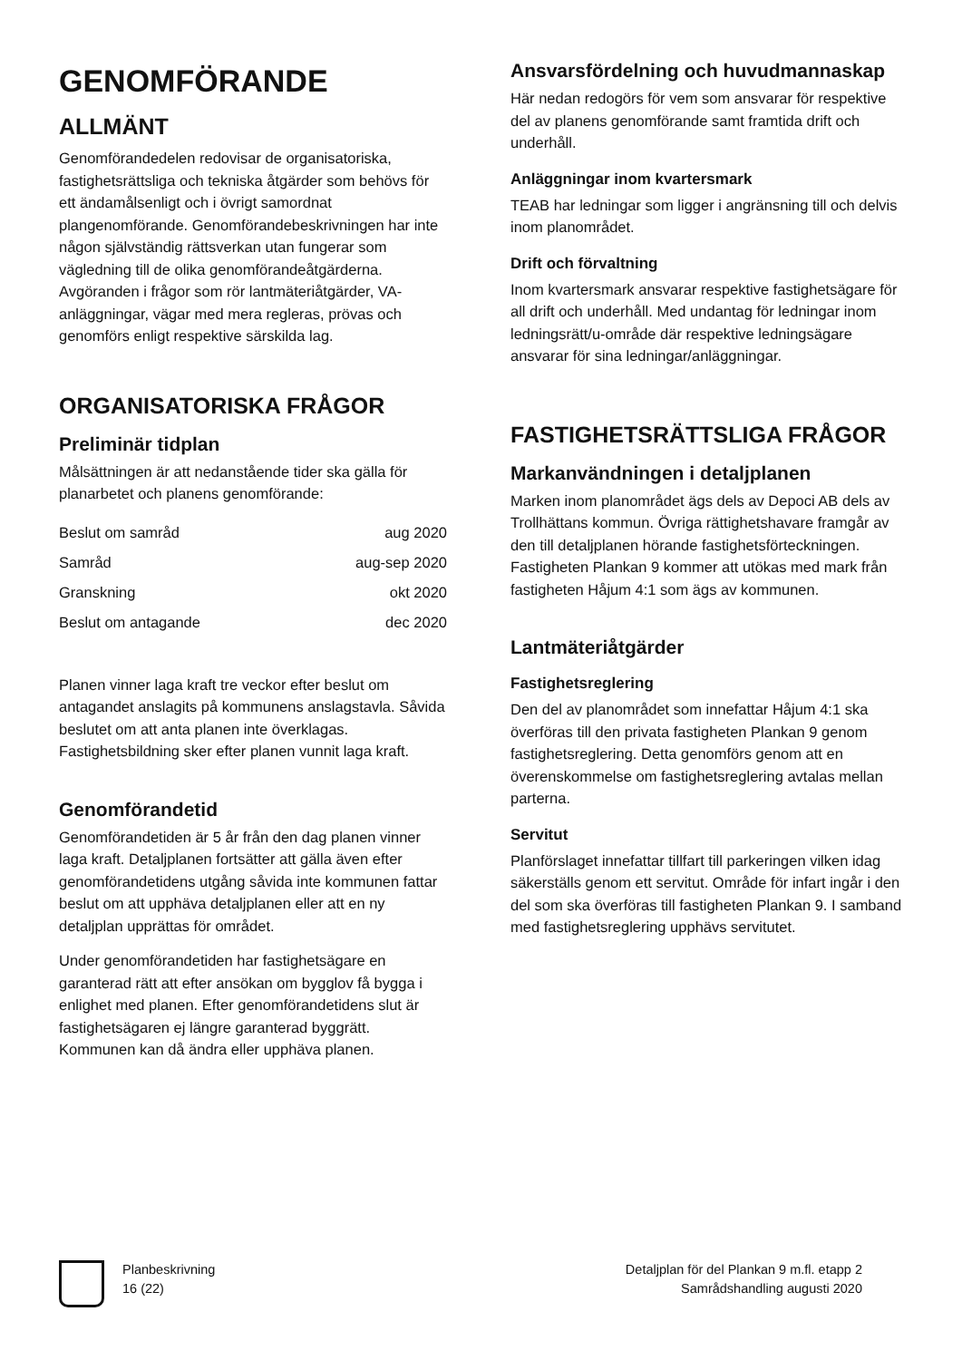GENOMFÖRANDE
ALLMÄNT
Genomförandedelen redovisar de organisatoriska, fastighetsrättsliga och tekniska åtgärder som behövs för ett ändamålsenligt och i övrigt samordnat plangenomförande. Genomförandebeskrivningen har inte någon självständig rättsverkan utan fungerar som vägledning till de olika genomförandeåtgärderna. Avgöranden i frågor som rör lantmäteriåtgärder, VA-anläggningar, vägar med mera regleras, prövas och genomförs enligt respektive särskilda lag.
ORGANISATORISKA FRÅGOR
Preliminär tidplan
Målsättningen är att nedanstående tider ska gälla för planarbetet och planens genomförande:
| Beslut om samråd | aug 2020 |
| Samråd | aug-sep 2020 |
| Granskning | okt 2020 |
| Beslut om antagande | dec 2020 |
Planen vinner laga kraft tre veckor efter beslut om antagandet anslagits på kommunens anslagstavla. Såvida beslutet om att anta planen inte överklagas. Fastighetsbildning sker efter planen vunnit laga kraft.
Genomförandetid
Genomförandetiden är 5 år från den dag planen vinner laga kraft. Detaljplanen fortsätter att gälla även efter genomförandetidens utgång såvida inte kommunen fattar beslut om att upphäva detaljplanen eller att en ny detaljplan upprättas för området.
Under genomförandetiden har fastighetsägare en garanterad rätt att efter ansökan om bygglov få bygga i enlighet med planen. Efter genomförandetidens slut är fastighetsägaren ej längre garanterad byggrätt. Kommunen kan då ändra eller upphäva planen.
Ansvarsfördelning och huvudmannaskap
Här nedan redogörs för vem som ansvarar för respektive del av planens genomförande samt framtida drift och underhåll.
Anläggningar inom kvartersmark
TEAB har ledningar som ligger i angränsning till och delvis inom planområdet.
Drift och förvaltning
Inom kvartersmark ansvarar respektive fastighetsägare för all drift och underhåll. Med undantag för ledningar inom ledningsrätt/u-område där respektive ledningsägare ansvarar för sina ledningar/anläggningar.
FASTIGHETSRÄTTSLIGA FRÅGOR
Markanvändningen i detaljplanen
Marken inom planområdet ägs dels av Depoci AB dels av Trollhättans kommun. Övriga rättighetshavare framgår av den till detaljplanen hörande fastighetsförteckningen. Fastigheten Plankan 9 kommer att utökas med mark från fastigheten Håjum 4:1 som ägs av kommunen.
Lantmäteriåtgärder
Fastighetsreglering
Den del av planområdet som innefattar Håjum 4:1 ska överföras till den privata fastigheten Plankan 9 genom fastighetsreglering. Detta genomförs genom att en överenskommelse om fastighetsreglering avtalas mellan parterna.
Servitut
Planförslaget innefattar tillfart till parkeringen vilken idag säkerställs genom ett servitut. Område för infart ingår i den del som ska överföras till fastigheten Plankan 9. I samband med fastighetsreglering upphävs servitutet.
Planbeskrivning
16 (22)
Detaljplan för del Plankan 9 m.fl. etapp 2
Samrådshandling augusti 2020